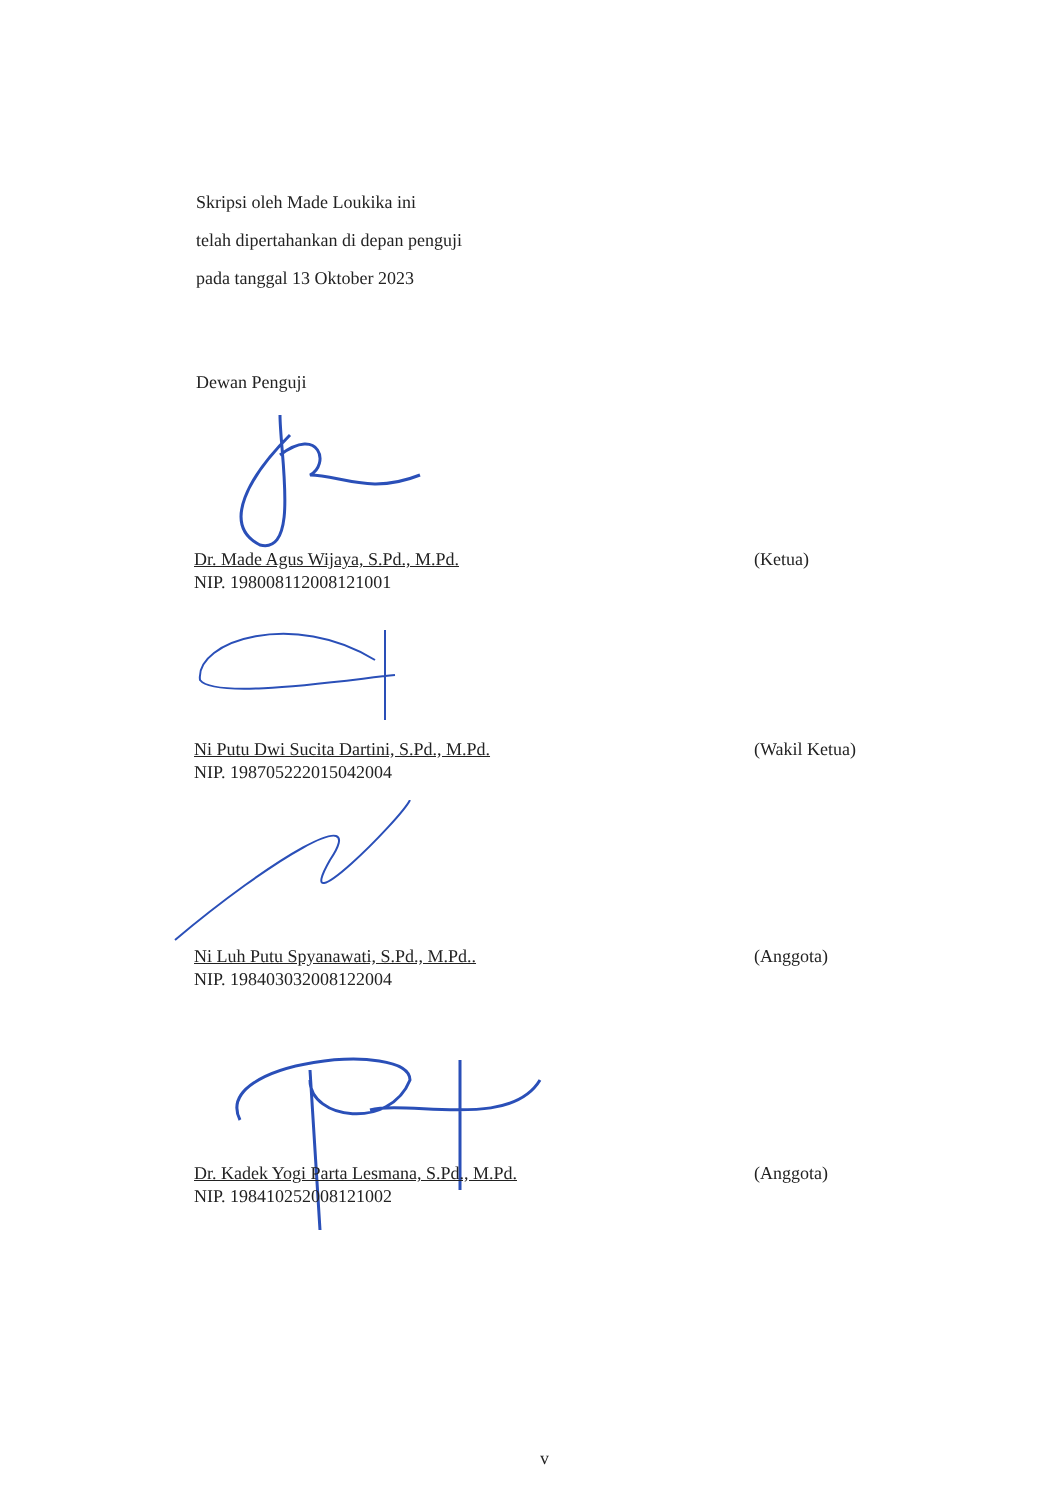Skripsi oleh Made Loukika ini
telah dipertahankan di depan penguji
pada tanggal 13 Oktober 2023
Dewan Penguji
Dr. Made Agus Wijaya, S.Pd., M.Pd.
NIP. 198008112008121001
(Ketua)
Ni Putu Dwi Sucita Dartini, S.Pd., M.Pd.
NIP. 198705222015042004
(Wakil Ketua)
Ni Luh Putu Spyanawati, S.Pd., M.Pd..
NIP. 198403032008122004
(Anggota)
Dr. Kadek Yogi Parta Lesmana, S.Pd., M.Pd.
NIP. 198410252008121002
(Anggota)
v